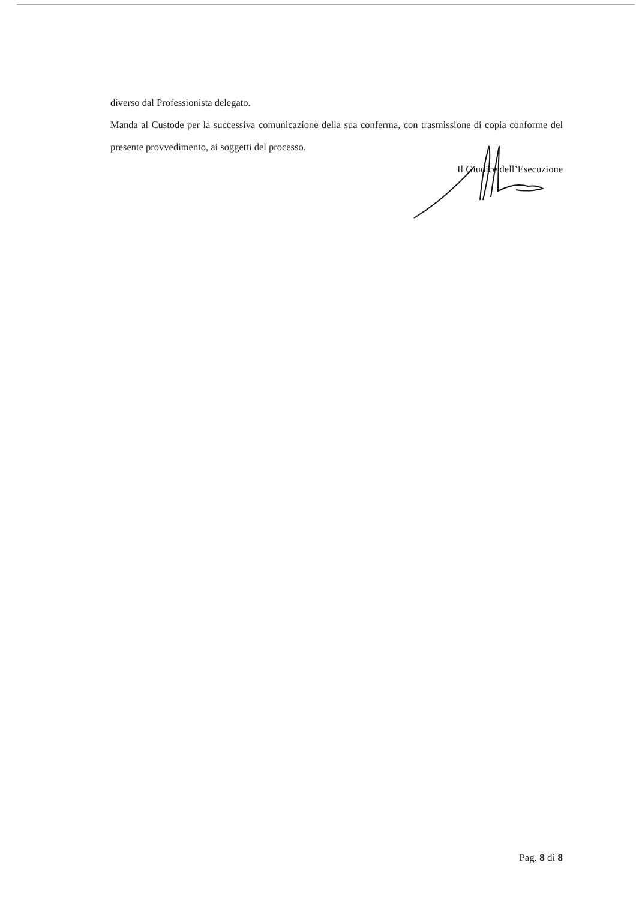diverso dal Professionista delegato.
Manda al Custode per la successiva comunicazione della sua conferma, con trasmissione di copia conforme del presente provvedimento, ai soggetti del processo.
Il Giudice dell’Esecuzione
Pag. 8 di 8